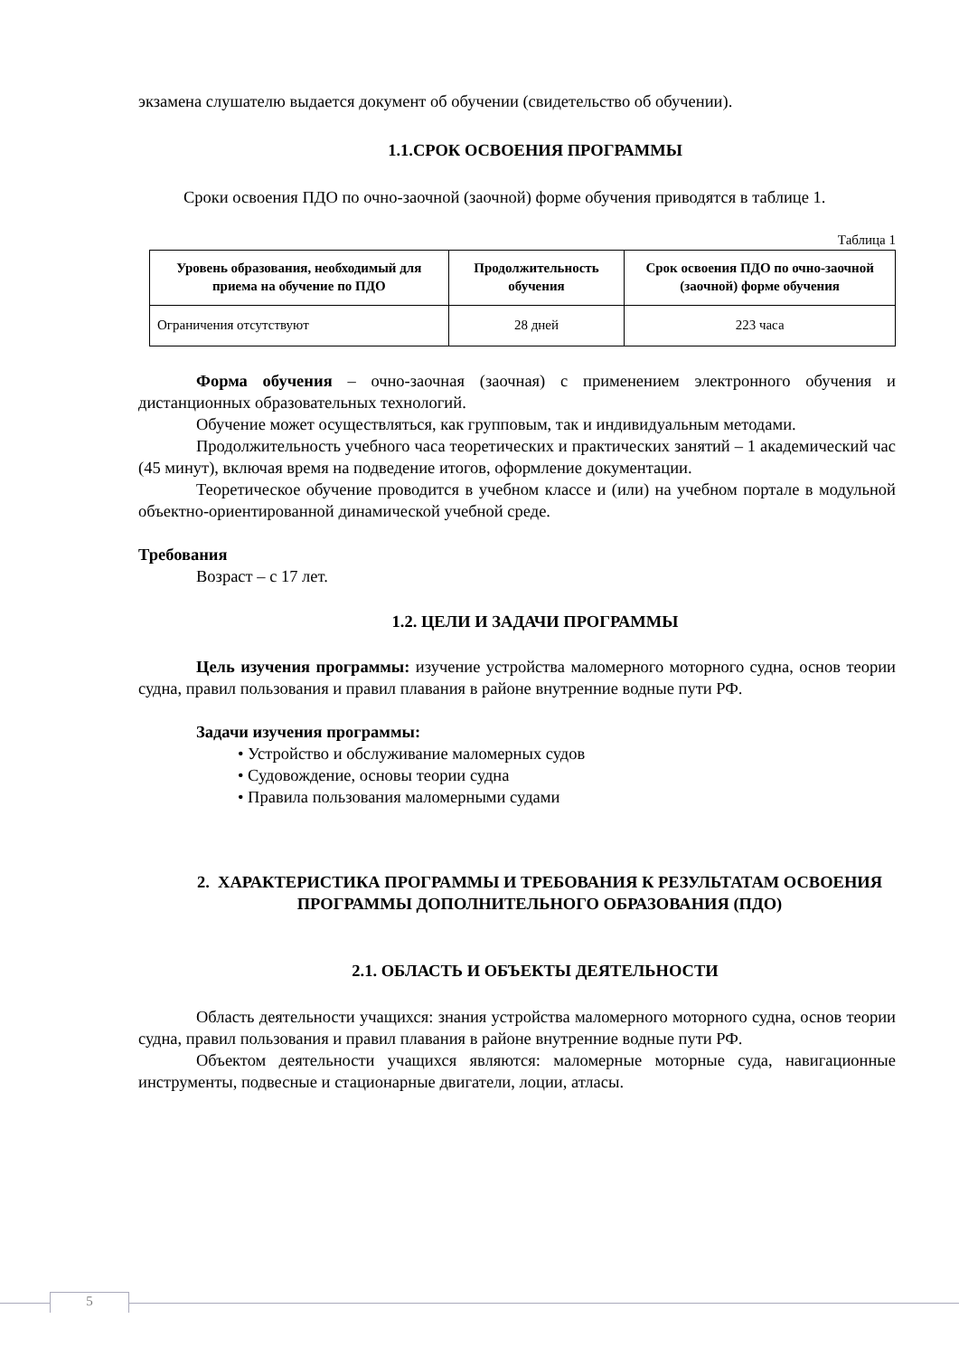экзамена слушателю выдается документ об обучении (свидетельство об обучении).
1.1.СРОК ОСВОЕНИЯ ПРОГРАММЫ
Сроки освоения ПДО по очно-заочной (заочной) форме обучения приводятся в таблице 1.
Таблица 1
| Уровень образования, необходимый для приема на обучение по ПДО | Продолжительность обучения | Срок освоения ПДО по очно-заочной (заочной) форме обучения |
| --- | --- | --- |
| Ограничения отсутствуют | 28 дней | 223 часа |
Форма обучения – очно-заочная (заочная) с применением электронного обучения и дистанционных образовательных технологий.
Обучение может осуществляться, как групповым, так и индивидуальным методами.
Продолжительность учебного часа теоретических и практических занятий – 1 академический час (45 минут), включая время на подведение итогов, оформление документации.
Теоретическое обучение проводится в учебном классе и (или) на учебном портале в модульной объектно-ориентированной динамической учебной среде.
Требования
Возраст – с 17 лет.
1.2. ЦЕЛИ И ЗАДАЧИ ПРОГРАММЫ
Цель изучения программы: изучение устройства маломерного моторного судна, основ теории судна, правил пользования и правил плавания в районе внутренние водные пути РФ.
Задачи изучения программы:
• Устройство и обслуживание маломерных судов
• Судовождение, основы теории судна
• Правила пользования маломерными судами
2. ХАРАКТЕРИСТИКА ПРОГРАММЫ И ТРЕБОВАНИЯ К РЕЗУЛЬТАТАМ ОСВОЕНИЯ ПРОГРАММЫ ДОПОЛНИТЕЛЬНОГО ОБРАЗОВАНИЯ (ПДО)
2.1. ОБЛАСТЬ И ОБЪЕКТЫ ДЕЯТЕЛЬНОСТИ
Область деятельности учащихся: знания устройства маломерного моторного судна, основ теории судна, правил пользования и правил плавания в районе внутренние водные пути РФ.
Объектом деятельности учащихся являются: маломерные моторные суда, навигационные инструменты, подвесные и стационарные двигатели, лоции, атласы.
5